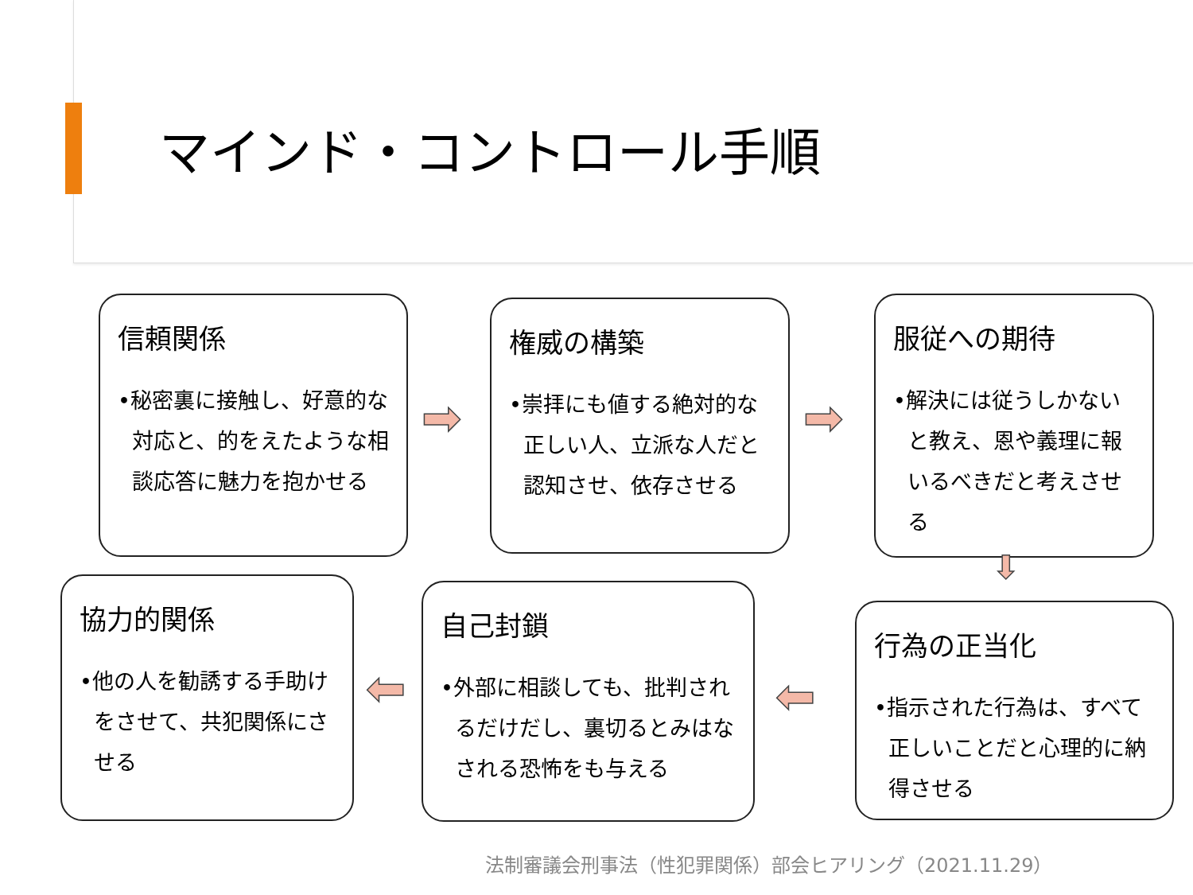マインド・コントロール手順
信頼関係
•秘密裏に接触し、好意的な対応と、的をえたような相談応答に魅力を抱かせる
➡
権威の構築
•崇拝にも値する絶対的な正しい人、立派な人だと認知させ、依存させる
➡
服従への期待
•解決には従うしかないと教え、恩や義理に報いるべきだと考えさせる
⬇
行為の正当化
•指示された行為は、すべて正しいことだと心理的に納得させる
⬅
自己封鎖
•外部に相談しても、批判されるだけだし、裏切るとみはなされる恐怖をも与える
⬅
協力的関係
•他の人を勧誘する手助けをさせて、共犯関係にさせる
法制審議会刑事法（性犯罪関係）部会ヒアリング（2021.11.29）